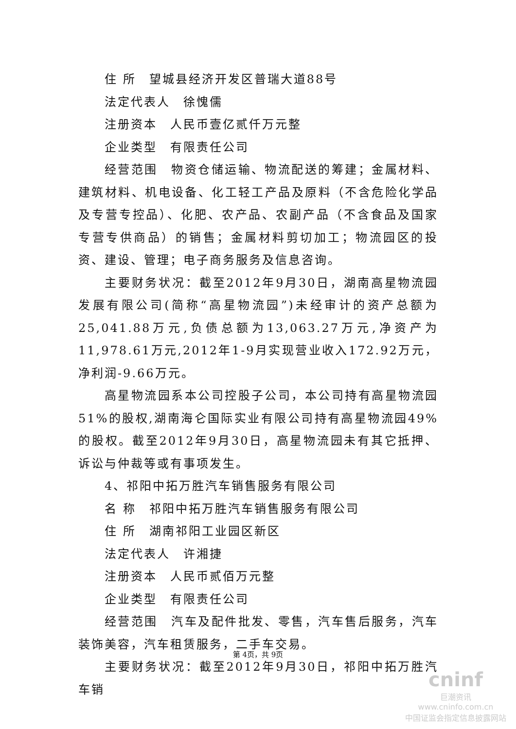住 所　望城县经济开发区普瑞大道88号
法定代表人　徐愧儒
注册资本　人民币壹亿贰仟万元整
企业类型　有限责任公司
经营范围　物资仓储运输、物流配送的筹建；金属材料、建筑材料、机电设备、化工轻工产品及原料（不含危险化学品及专营专控品）、化肥、农产品、农副产品（不含食品及国家专营专供商品）的销售；金属材料剪切加工；物流园区的投资、建设、管理；电子商务服务及信息咨询。
主要财务状况：截至2012年9月30日，湖南高星物流园发展有限公司(简称“高星物流园”)未经审计的资产总额为25,041.88万元,负债总额为13,063.27万元,净资产为11,978.61万元,2012年1-9月实现营业收入172.92万元，净利润-9.66万元。
高星物流园系本公司控股子公司，本公司持有高星物流园51%的股权,湖南海仑国际实业有限公司持有高星物流园49%的股权。截至2012年9月30日，高星物流园未有其它抵押、诉讼与仲裁等或有事项发生。
4、祁阳中拓万胜汽车销售服务有限公司
名 称　祁阳中拓万胜汽车销售服务有限公司
住 所　湖南祁阳工业园区新区
法定代表人　许湘捷
注册资本　人民币贰佰万元整
企业类型　有限责任公司
经营范围　汽车及配件批发、零售，汽车售后服务，汽车装饰美容，汽车租赁服务，二手车交易。
主要财务状况：截至2012年9月30日，祁阳中拓万胜汽车销
第 4页，共 9页
cninf
巨潮资讯
www.cninfo.com.cn
中国证监会指定信息披露网站